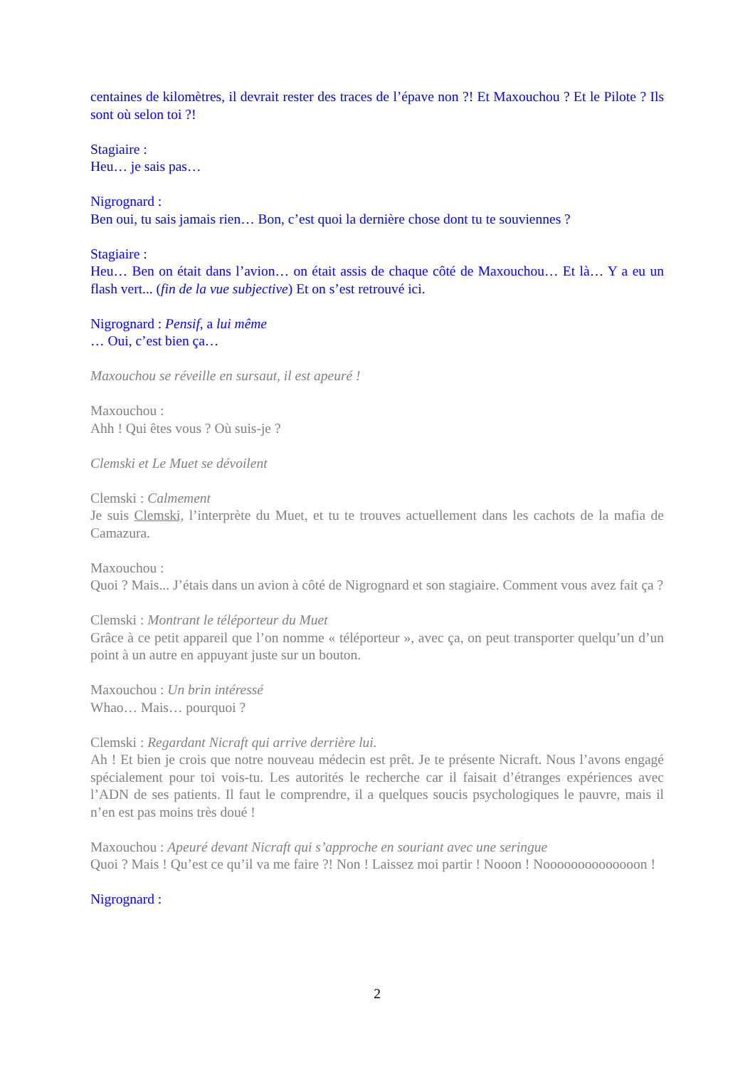centaines de kilomètres, il devrait rester des traces de l’épave non ?! Et Maxouchou ? Et le Pilote ? Ils sont où selon toi ?!
Stagiaire :
Heu… je sais pas…
Nigrognard :
Ben oui, tu sais jamais rien… Bon, c’est quoi la dernière chose dont tu te souviennes ?
Stagiaire :
Heu… Ben on était dans l’avion… on était assis de chaque côté de Maxouchou… Et là… Y a eu un flash vert... (fin de la vue subjective) Et on s’est retrouvé ici.
Nigrognard : Pensif, a lui même
… Oui, c’est bien ça…
Maxouchou se réveille en sursaut, il est apeuré !
Maxouchou :
Ahh ! Qui êtes vous ? Où suis-je ?
Clemski et Le Muet se dévoilent
Clemski : Calmement
Je suis Clemski, l’interprète du Muet, et tu te trouves actuellement dans les cachots de la mafia de Camazura.
Maxouchou :
Quoi ? Mais... J’étais dans un avion à côté de Nigrognard et son stagiaire. Comment vous avez fait ça ?
Clemski : Montrant le téléporteur du Muet
Grâce à ce petit appareil que l’on nomme « téléporteur », avec ça, on peut transporter quelqu’un d’un point à un autre en appuyant juste sur un bouton.
Maxouchou : Un brin intéressé
Whao… Mais… pourquoi ?
Clemski : Regardant Nicraft qui arrive derrière lui.
Ah ! Et bien je crois que notre nouveau médecin est prêt. Je te présente Nicraft. Nous l’avons engagé spécialement pour toi vois-tu. Les autorités le recherche car il faisait d’étranges expériences avec l’ADN de ses patients. Il faut le comprendre, il a quelques soucis psychologiques le pauvre, mais il n’en est pas moins très doué !
Maxouchou : Apeuré devant Nicraft qui s’approche en souriant avec une seringue
Quoi ? Mais ! Qu’est ce qu’il va me faire ?! Non ! Laissez moi partir ! Nooon ! Noooooooooooooon !
Nigrognard :
2